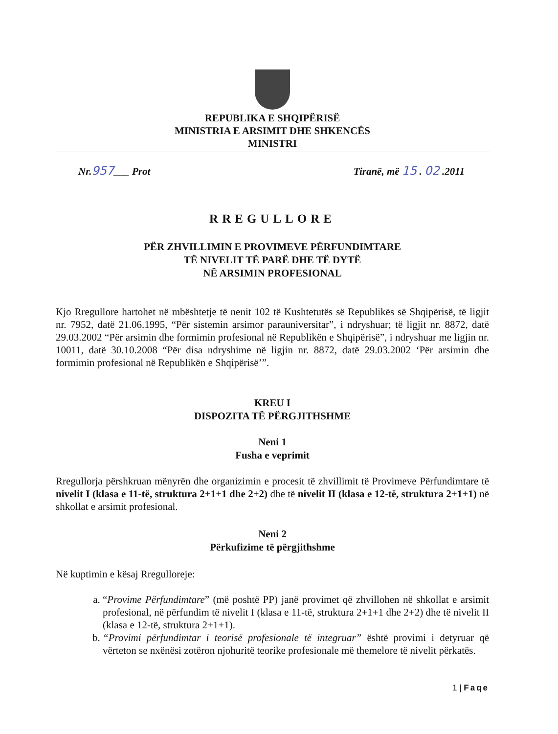REPUBLIKA E SHQIPËRISË
MINISTRIA E ARSIMIT DHE SHKENCËS
MINISTRI
Nr.957___ Prot Tiranë, më 15 . 02 .2011
RREGULLORE
PËR ZHVILLIMIN E PROVIMEVE PËRFUNDIMTARE
TË NIVELIT TË PARË DHE TË DYTË
NË ARSIMIN PROFESIONAL
Kjo Rregullore hartohet në mbështetje të nenit 102 të Kushtetutës së Republikës së Shqipërisë, të ligjit nr. 7952, datë 21.06.1995, “Për sistemin arsimor parauniversitar”, i ndryshuar; të ligjit nr. 8872, datë 29.03.2002 “Për arsimin dhe formimin profesional në Republikën e Shqipërisë”, i ndryshuar me ligjin nr. 10011, datë 30.10.2008 “Për disa ndryshime në ligjin nr. 8872, datë 29.03.2002 ‘Për arsimin dhe formimin profesional në Republikën e Shqipërisë’”.
KREU I
DISPOZITA TË PËRGJITHSHME
Neni 1
Fusha e veprimit
Rregullorja përshkruan mënyrën dhe organizimin e procesit të zhvillimit të Provimeve Përfundimtare të nivelit I (klasa e 11-të, struktura 2+1+1 dhe 2+2) dhe të nivelit II (klasa e 12-të, struktura 2+1+1) në shkollat e arsimit profesional.
Neni 2
Përkufizime të përgjithshme
Në kuptimin e kësaj Rregulloreje:
a. “Provime Përfundimtare” (më poshtë PP) janë provimet që zhvillohen në shkollat e arsimit profesional, në përfundim të nivelit I (klasa e 11-të, struktura 2+1+1 dhe 2+2) dhe të nivelit II (klasa e 12-të, struktura 2+1+1).
b. “Provimi përfundimtar i teorisë profesionale të integruar” është provimi i detyruar që vërteton se nxënësi zotëron njohuritë teorike profesionale më themelore të nivelit përkatës.
1 | Faqe